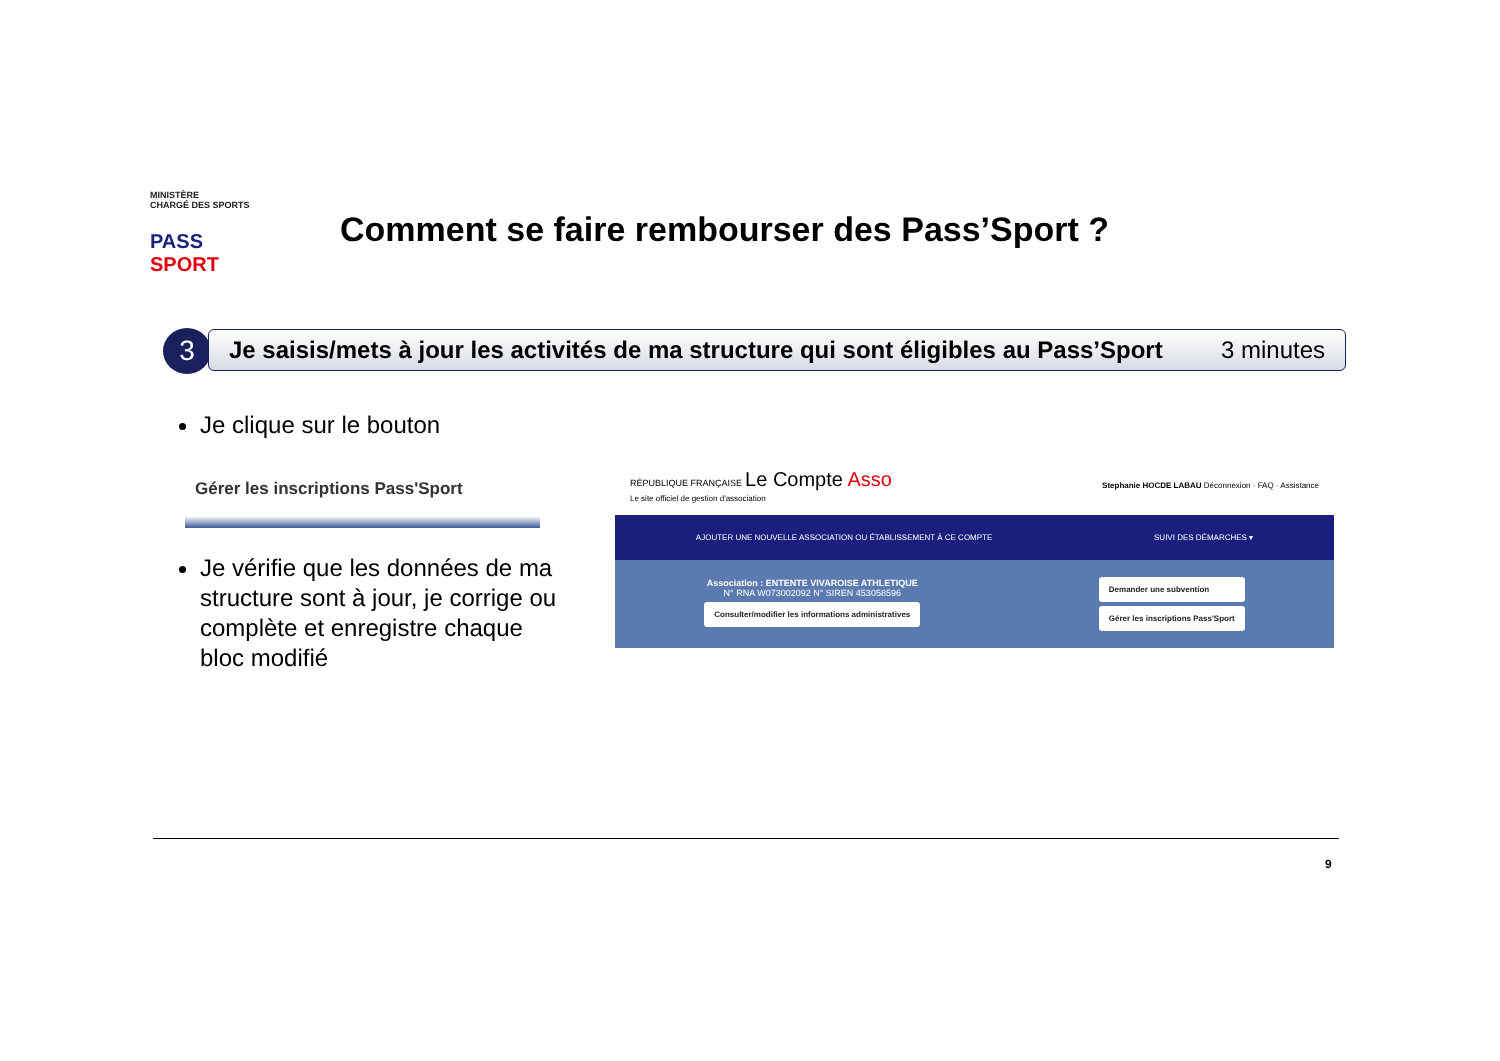MINISTÈRE
CHARGÉ DES SPORTS
PASS SPORT
Comment se faire rembourser des Pass’Sport ?
3
Je saisis/mets à jour les activités de ma structure qui sont éligibles au Pass’Sport 3 minutes
Je clique sur le bouton
Gérer les inscriptions Pass'Sport
Je vérifie que les données de ma structure sont à jour, je corrige ou complète et enregistre chaque bloc modifié
RÉPUBLIQUE FRANÇAISE Le Compte Asso
Le site officiel de gestion d'association
Stephanie HOCDE LABAU Déconnexion · FAQ · Assistance
AJOUTER UNE NOUVELLE ASSOCIATION OU ÉTABLISSEMENT À CE COMPTE SUIVI DES DÉMARCHES ▾
Association : ENTENTE VIVAROISE ATHLETIQUE
N° RNA W073002092 N° SIREN 453058596
Consulter/modifier les informations administratives
Demander une subvention
Gérer les inscriptions Pass'Sport
9